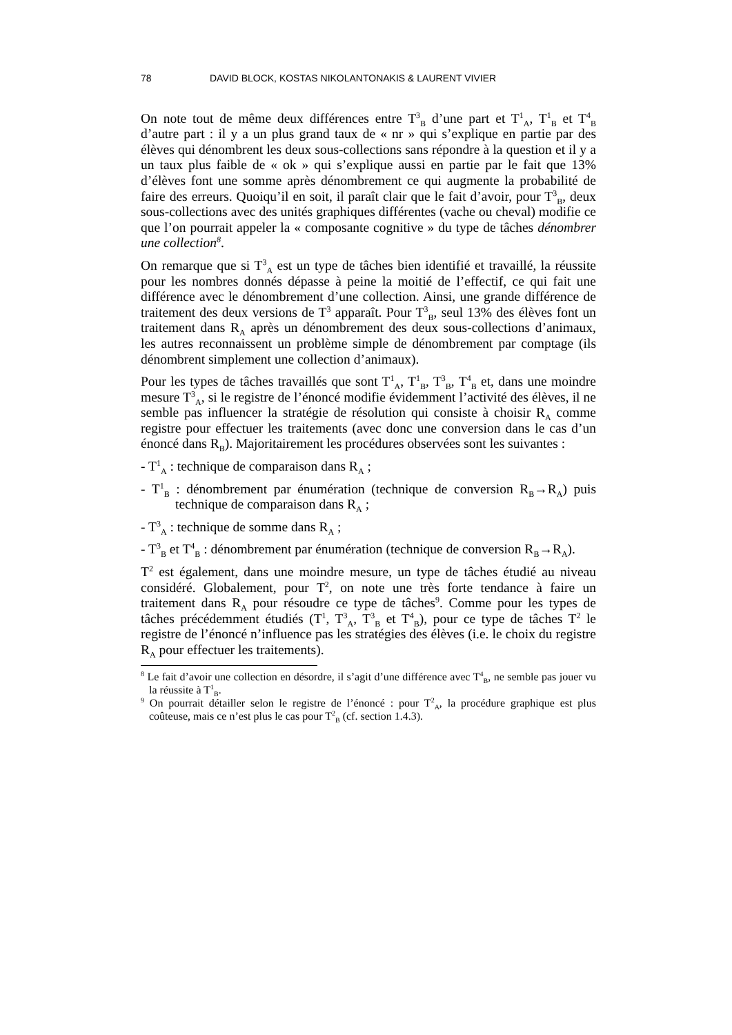78 DAVID BLOCK, KOSTAS NIKOLANTONAKIS & LAURENT VIVIER
On note tout de même deux différences entre T<sup>3</sup><sub>B</sub> d’une part et T<sup>1</sup><sub>A</sub>, T<sup>1</sup><sub>B</sub> et T<sup>4</sup><sub>B</sub> d’autre part : il y a un plus grand taux de « nr » qui s’explique en partie par des élèves qui dénombrent les deux sous-collections sans répondre à la question et il y a un taux plus faible de « ok » qui s’explique aussi en partie par le fait que 13% d’élèves font une somme après dénombrement ce qui augmente la probabilité de faire des erreurs. Quoiqu’il en soit, il paraît clair que le fait d’avoir, pour T<sup>3</sup><sub>B</sub>, deux sous-collections avec des unités graphiques différentes (vache ou cheval) modifie ce que l’on pourrait appeler la « composante cognitive » du type de tâches dénombrer une collection<sup>8</sup>.
On remarque que si T<sup>3</sup><sub>A</sub> est un type de tâches bien identifié et travaillé, la réussite pour les nombres donnés dépasse à peine la moitié de l’effectif, ce qui fait une différence avec le dénombrement d’une collection. Ainsi, une grande différence de traitement des deux versions de T<sup>3</sup> apparaît. Pour T<sup>3</sup><sub>B</sub>, seul 13% des élèves font un traitement dans R<sub>A</sub> après un dénombrement des deux sous-collections d’animaux, les autres reconnaissent un problème simple de dénombrement par comptage (ils dénombrent simplement une collection d’animaux).
Pour les types de tâches travaillés que sont T<sup>1</sup><sub>A</sub>, T<sup>1</sup><sub>B</sub>, T<sup>3</sup><sub>B</sub>, T<sup>4</sup><sub>B</sub> et, dans une moindre mesure T<sup>3</sup><sub>A</sub>, si le registre de l’énoncé modifie évidemment l’activité des élèves, il ne semble pas influencer la stratégie de résolution qui consiste à choisir R<sub>A</sub> comme registre pour effectuer les traitements (avec donc une conversion dans le cas d’un énoncé dans R<sub>B</sub>). Majoritairement les procédures observées sont les suivantes :
- T<sup>1</sup><sub>A</sub> : technique de comparaison dans R<sub>A</sub> ;
- T<sup>1</sup><sub>B</sub> : dénombrement par énumération (technique de conversion R<sub>B</sub>→R<sub>A</sub>) puis technique de comparaison dans R<sub>A</sub> ;
- T<sup>3</sup><sub>A</sub> : technique de somme dans R<sub>A</sub> ;
- T<sup>3</sup><sub>B</sub> et T<sup>4</sup><sub>B</sub> : dénombrement par énumération (technique de conversion R<sub>B</sub>→R<sub>A</sub>).
T<sup>2</sup> est également, dans une moindre mesure, un type de tâches étudié au niveau considéré. Globalement, pour T<sup>2</sup>, on note une très forte tendance à faire un traitement dans R<sub>A</sub> pour résoudre ce type de tâches<sup>9</sup>. Comme pour les types de tâches précédemment étudiés (T<sup>1</sup>, T<sup>3</sup><sub>A</sub>, T<sup>3</sup><sub>B</sub> et T<sup>4</sup><sub>B</sub>), pour ce type de tâches T<sup>2</sup> le registre de l’énoncé n’influence pas les stratégies des élèves (i.e. le choix du registre R<sub>A</sub> pour effectuer les traitements).
<sup>8</sup> Le fait d’avoir une collection en désordre, il s’agit d’une différence avec T<sup>4</sup><sub>B</sub>, ne semble pas jouer vu la réussite à T<sup>1</sup><sub>B</sub>.
<sup>9</sup> On pourrait détailler selon le registre de l’énoncé : pour T<sup>2</sup><sub>A</sub>, la procédure graphique est plus coûteuse, mais ce n’est plus le cas pour T<sup>2</sup><sub>B</sub> (cf. section 1.4.3).